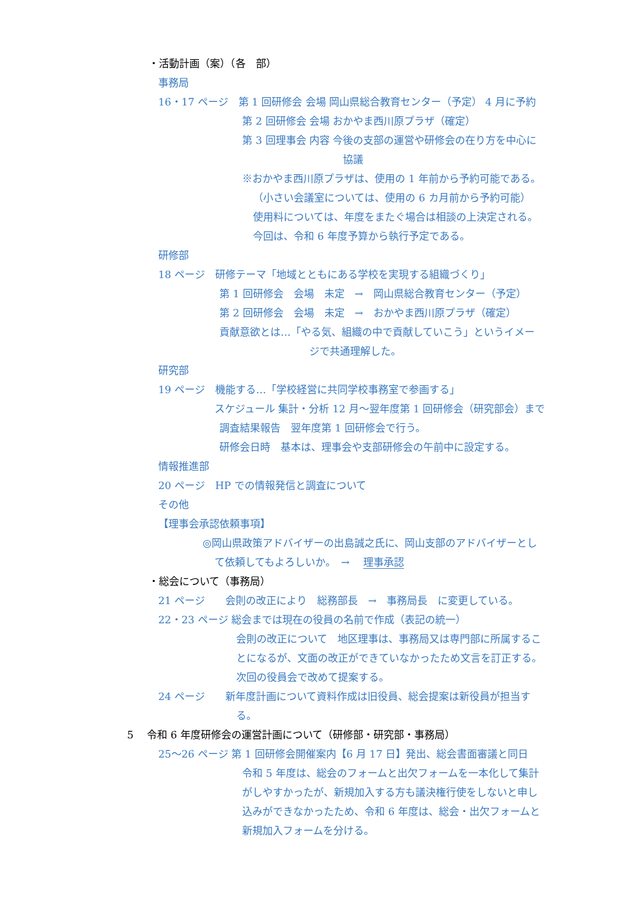・活動計画（案）（各　部）
事務局
16・17 ページ　第 1 回研修会 会場 岡山県総合教育センター（予定） 4 月に予約
第 2 回研修会 会場 おかやま西川原プラザ（確定）
第 3 回理事会 内容 今後の支部の運営や研修会の在り方を中心に
協議
※おかやま西川原プラザは、使用の 1 年前から予約可能である。
（小さい会議室については、使用の 6 カ月前から予約可能）
使用料については、年度をまたぐ場合は相談の上決定される。
今回は、令和 6 年度予算から執行予定である。
研修部
18 ページ　研修テーマ「地域とともにある学校を実現する組織づくり」
第 1 回研修会　会場　未定　→　岡山県総合教育センター（予定）
第 2 回研修会　会場　未定　→　おかやま西川原プラザ（確定）
貢献意欲とは…「やる気、組織の中で貢献していこう」というイメー
ジで共通理解した。
研究部
19 ページ　機能する…「学校経営に共同学校事務室で参画する」
スケジュール 集計・分析 12 月～翌年度第 1 回研修会（研究部会）まで
調査結果報告　翌年度第 1 回研修会で行う。
研修会日時　基本は、理事会や支部研修会の午前中に設定する。
情報推進部
20 ページ　HP での情報発信と調査について
その他
【理事会承認依頼事項】
◎岡山県政策アドバイザーの出島誠之氏に、岡山支部のアドバイザーとし
て依頼してもよろしいか。　→　 理事承認
・総会について（事務局）
21 ページ　　会則の改正により　総務部長　→　事務局長　に変更している。
22・23 ページ 総会までは現在の役員の名前で作成（表記の統一）
会則の改正について　地区理事は、事務局又は専門部に所属するこ
とになるが、文面の改正ができていなかったため文言を訂正する。
次回の役員会で改めて提案する。
24 ページ　　新年度計画について資料作成は旧役員、総会提案は新役員が担当す
る。
5　 令和 6 年度研修会の運営計画について（研修部・研究部・事務局）
25～26 ページ 第 1 回研修会開催案内【6 月 17 日】発出、総会書面審議と同日
令和 5 年度は、総会のフォームと出欠フォームを一本化して集計
がしやすかったが、新規加入する方も議決権行使をしないと申し
込みができなかったため、令和 6 年度は、総会・出欠フォームと
新規加入フォームを分ける。